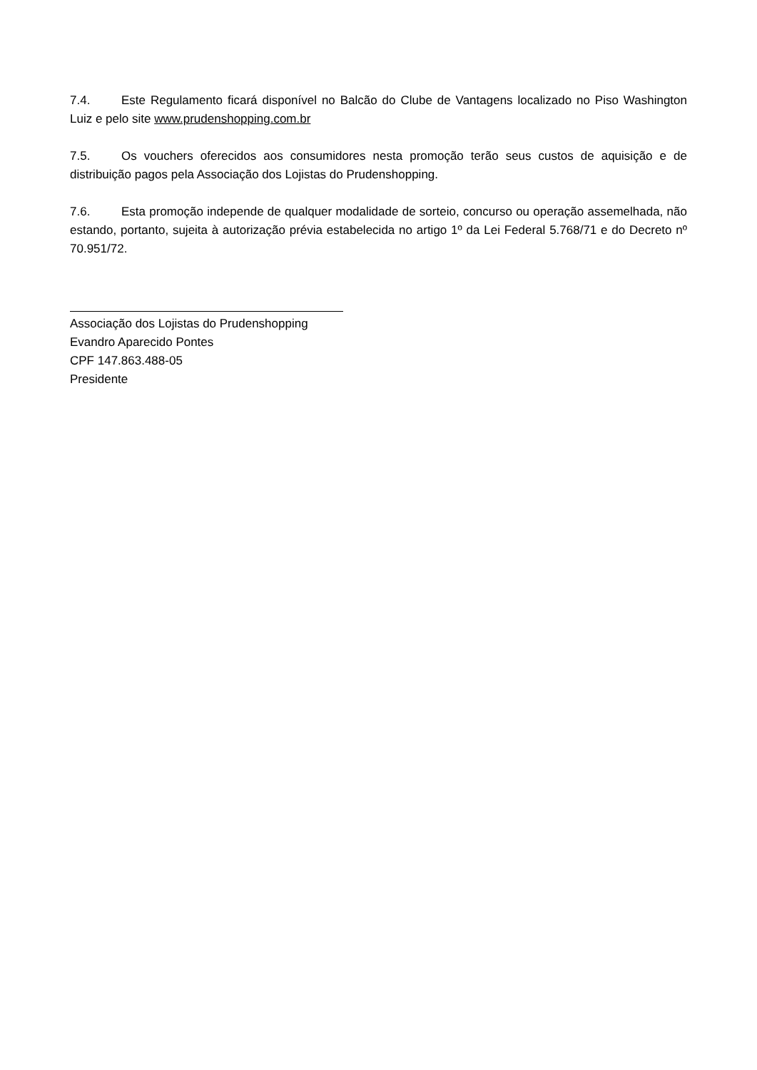7.4. Este Regulamento ficará disponível no Balcão do Clube de Vantagens localizado no Piso Washington Luiz e pelo site www.prudenshopping.com.br
7.5. Os vouchers oferecidos aos consumidores nesta promoção terão seus custos de aquisição e de distribuição pagos pela Associação dos Lojistas do Prudenshopping.
7.6. Esta promoção independe de qualquer modalidade de sorteio, concurso ou operação assemelhada, não estando, portanto, sujeita à autorização prévia estabelecida no artigo 1º da Lei Federal 5.768/71 e do Decreto nº 70.951/72.
Associação dos Lojistas do Prudenshopping
Evandro Aparecido Pontes
CPF 147.863.488-05
Presidente